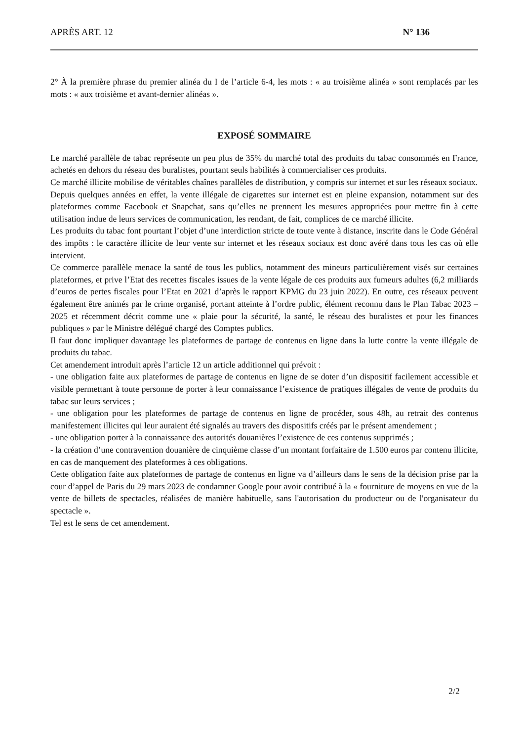APRÈS ART. 12 N° 136
2° À la première phrase du premier alinéa du I de l’article 6-4, les mots : « au troisième alinéa » sont remplacés par les mots : « aux troisième et avant-dernier alinéas ».
EXPOSÉ SOMMAIRE
Le marché parallèle de tabac représente un peu plus de 35% du marché total des produits du tabac consommés en France, achetés en dehors du réseau des buralistes, pourtant seuls habilités à commercialiser ces produits.
Ce marché illicite mobilise de véritables chaînes parallèles de distribution, y compris sur internet et sur les réseaux sociaux.
Depuis quelques années en effet, la vente illégale de cigarettes sur internet est en pleine expansion, notamment sur des plateformes comme Facebook et Snapchat, sans qu’elles ne prennent les mesures appropriées pour mettre fin à cette utilisation indue de leurs services de communication, les rendant, de fait, complices de ce marché illicite.
Les produits du tabac font pourtant l’objet d’une interdiction stricte de toute vente à distance, inscrite dans le Code Général des impôts : le caractère illicite de leur vente sur internet et les réseaux sociaux est donc avéré dans tous les cas où elle intervient.
Ce commerce parallèle menace la santé de tous les publics, notamment des mineurs particulièrement visés sur certaines plateformes, et prive l’Etat des recettes fiscales issues de la vente légale de ces produits aux fumeurs adultes (6,2 milliards d’euros de pertes fiscales pour l’Etat en 2021 d’après le rapport KPMG du 23 juin 2022). En outre, ces réseaux peuvent également être animés par le crime organisé, portant atteinte à l’ordre public, élément reconnu dans le Plan Tabac 2023 – 2025 et récemment décrit comme une « plaie pour la sécurité, la santé, le réseau des buralistes et pour les finances publiques » par le Ministre délégué chargé des Comptes publics.
Il faut donc impliquer davantage les plateformes de partage de contenus en ligne dans la lutte contre la vente illégale de produits du tabac.
Cet amendement introduit après l’article 12 un article additionnel qui prévoit :
- une obligation faite aux plateformes de partage de contenus en ligne de se doter d’un dispositif facilement accessible et visible permettant à toute personne de porter à leur connaissance l’existence de pratiques illégales de vente de produits du tabac sur leurs services ;
- une obligation pour les plateformes de partage de contenus en ligne de procéder, sous 48h, au retrait des contenus manifestement illicites qui leur auraient été signalés au travers des dispositifs créés par le présent amendement ;
- une obligation porter à la connaissance des autorités douanières l’existence de ces contenus supprimés ;
- la création d’une contravention douanière de cinquième classe d’un montant forfaitaire de 1.500 euros par contenu illicite, en cas de manquement des plateformes à ces obligations.
Cette obligation faite aux plateformes de partage de contenus en ligne va d’ailleurs dans le sens de la décision prise par la cour d’appel de Paris du 29 mars 2023 de condamner Google pour avoir contribué à la « fourniture de moyens en vue de la vente de billets de spectacles, réalisées de manière habituelle, sans l'autorisation du producteur ou de l'organisateur du spectacle ».
Tel est le sens de cet amendement.
2/2